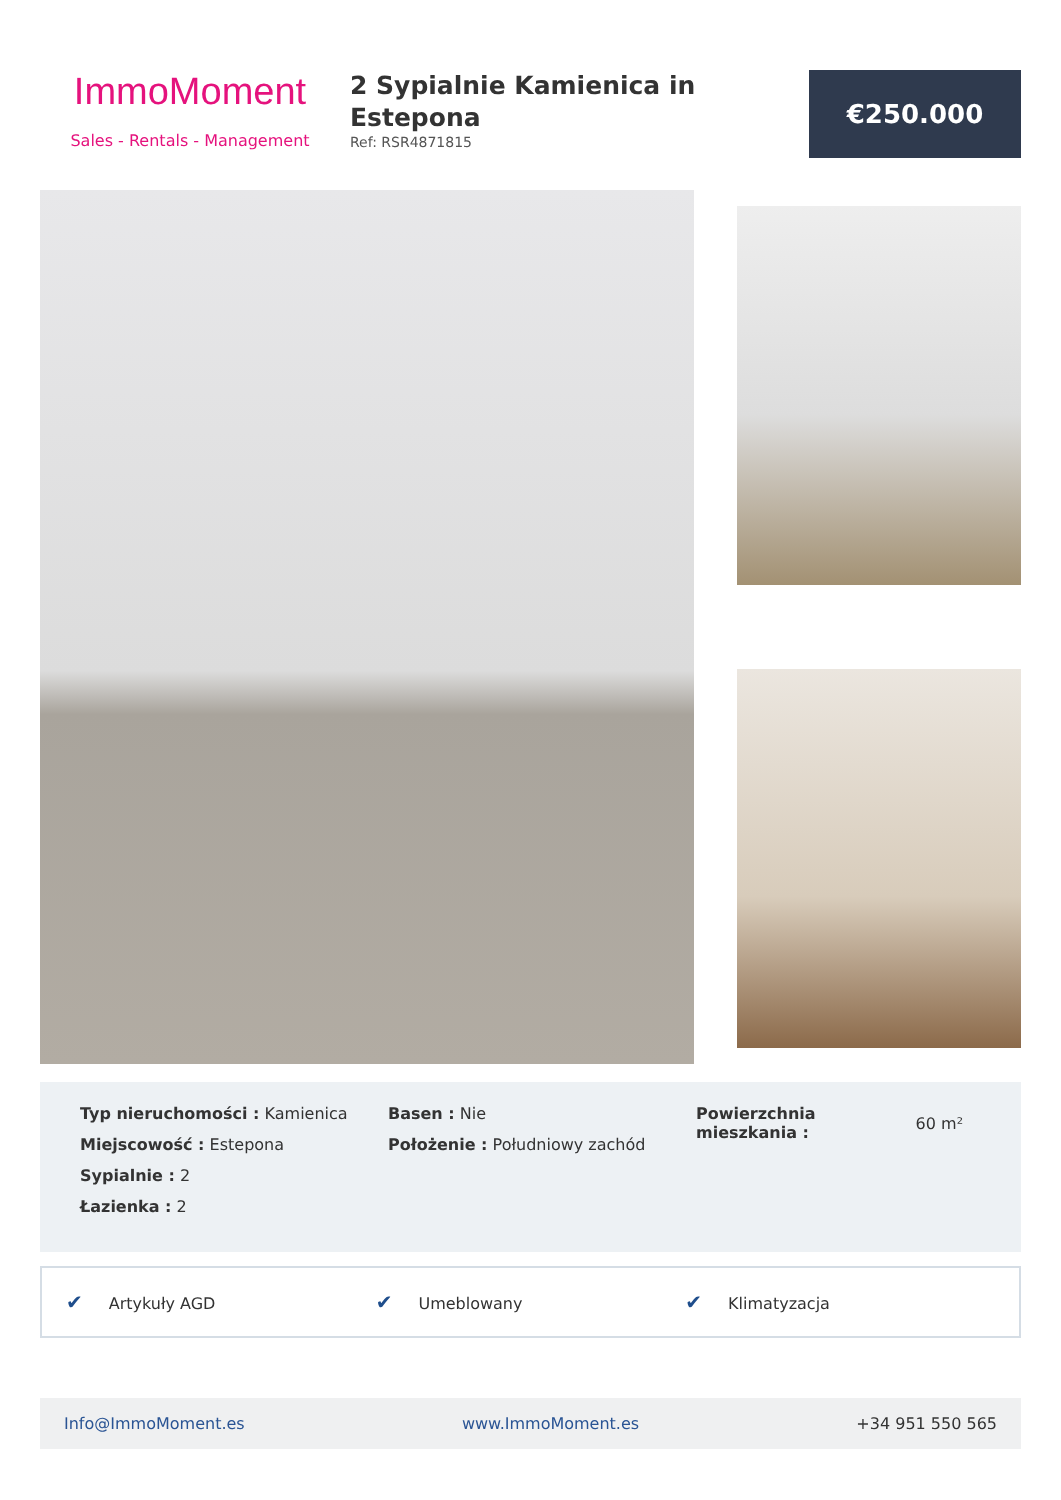ImmoMoment
Sales - Rentals - Management
2 Sypialnie Kamienica in Estepona
Ref: RSR4871815
€250.000
Typ nieruchomości : Kamienica
Miejscowość : Estepona
Sypialnie : 2
Łazienka : 2
Basen : Nie
Położenie : Południowy zachód
Powierzchnia
mieszkania :
60 m²
✔ Artykuły AGD
✔ Umeblowany
✔ Klimatyzacja
Info@ImmoMoment.es www.ImmoMoment.es +34 951 550 565